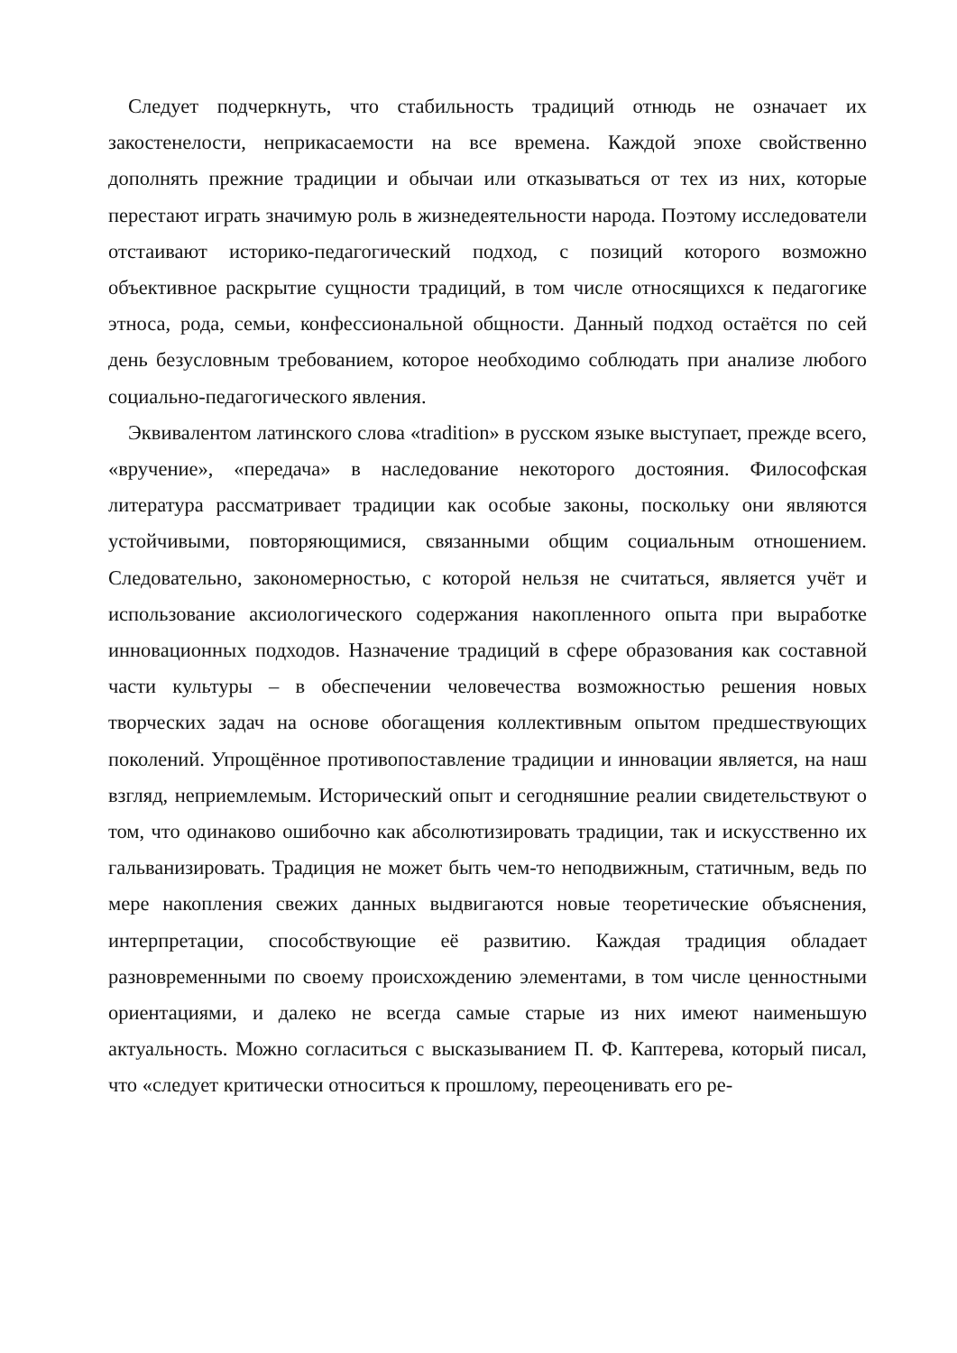Следует подчеркнуть, что стабильность традиций отнюдь не означает их закостенелости, неприкасаемости на все времена. Каждой эпохе свойственно дополнять прежние традиции и обычаи или отказываться от тех из них, которые перестают играть значимую роль в жизнедеятельности народа. Поэтому исследователи отстаивают историко-педагогический подход, с позиций которого возможно объективное раскрытие сущности традиций, в том числе относящихся к педагогике этноса, рода, семьи, конфессиональной общности. Данный подход остаётся по сей день безусловным требованием, которое необходимо соблюдать при анализе любого социально-педагогического явления.
Эквивалентом латинского слова «tradition» в русском языке выступает, прежде всего, «вручение», «передача» в наследование некоторого достояния. Философская литература рассматривает традиции как особые законы, поскольку они являются устойчивыми, повторяющимися, связанными общим социальным отношением. Следовательно, закономерностью, с которой нельзя не считаться, является учёт и использование аксиологического содержания накопленного опыта при выработке инновационных подходов. Назначение традиций в сфере образования как составной части культуры – в обеспечении человечества возможностью решения новых творческих задач на основе обогащения коллективным опытом предшествующих поколений. Упрощённое противопоставление традиции и инновации является, на наш взгляд, неприемлемым. Исторический опыт и сегодняшние реалии свидетельствуют о том, что одинаково ошибочно как абсолютизировать традиции, так и искусственно их гальванизировать. Традиция не может быть чем-то неподвижным, статичным, ведь по мере накопления свежих данных выдвигаются новые теоретические объяснения, интерпретации, способствующие её развитию. Каждая традиция обладает разновременными по своему происхождению элементами, в том числе ценностными ориентациями, и далеко не всегда самые старые из них имеют наименьшую актуальность. Можно согласиться с высказыванием П. Ф. Каптерева, который писал, что «следует критически относиться к прошлому, переоценивать его ре-